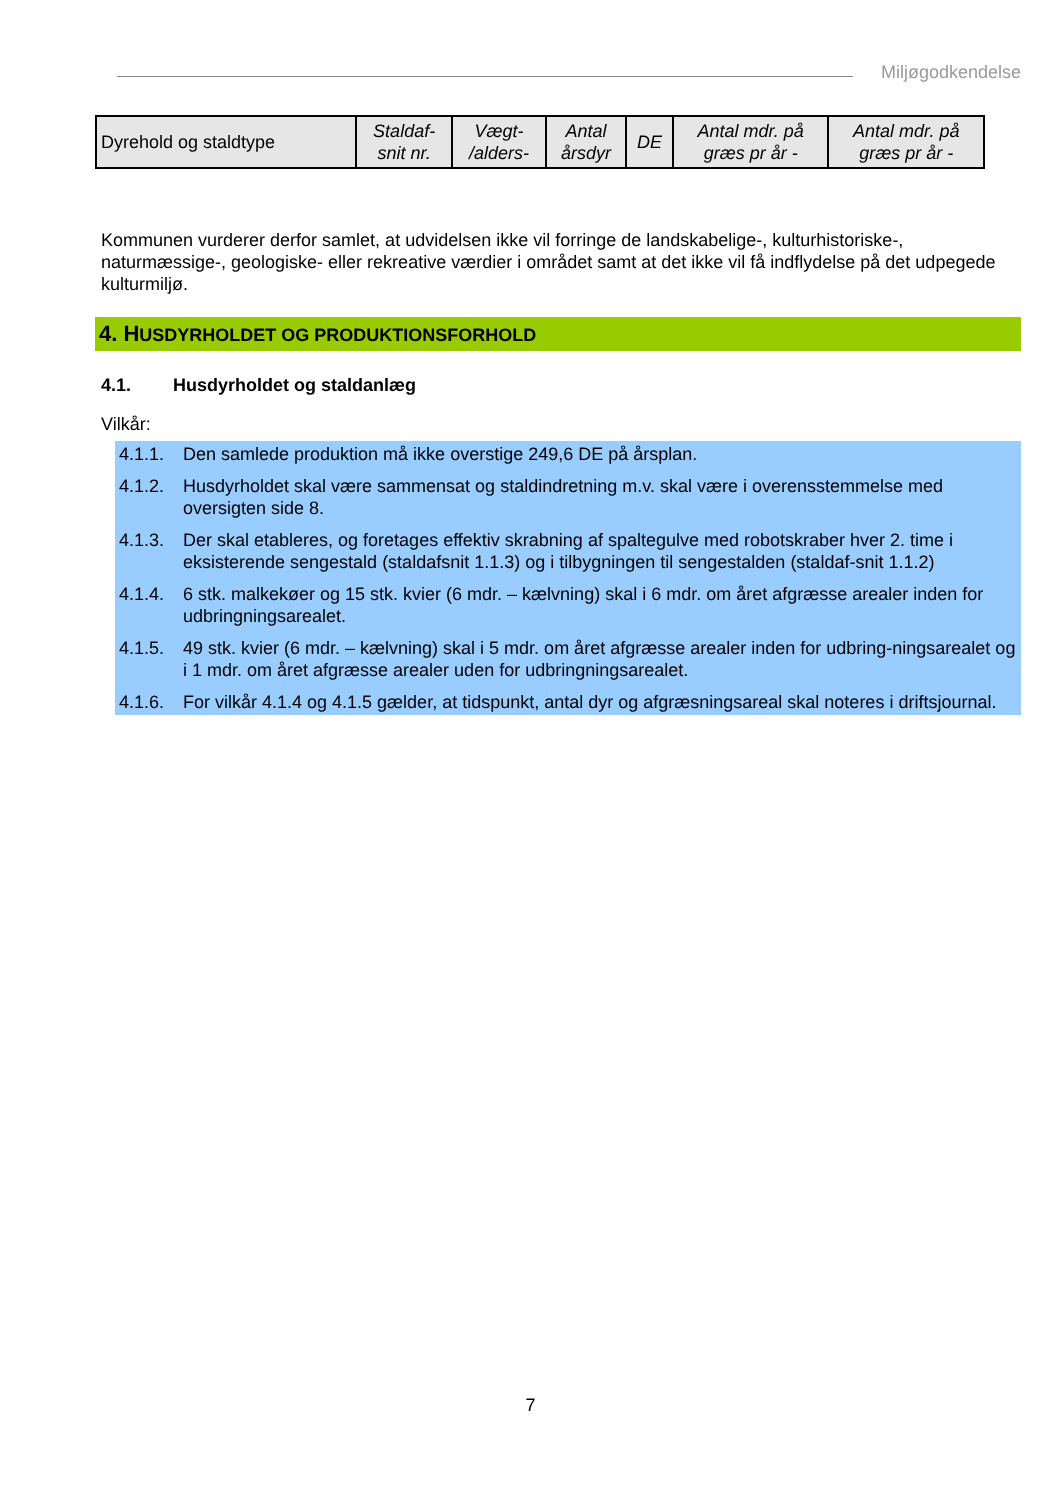Miljøgodkendelse
| Dyrehold og staldtype | Staldaf- snit nr. | Vægt- /alders- | Antal årsdyr | DE | Antal mdr. på græs pr år - | Antal mdr. på græs pr år - |
Kommunen vurderer derfor samlet, at udvidelsen ikke vil forringe de landskabelige-, kulturhistoriske-, naturmæssige-, geologiske- eller rekreative værdier i området samt at det ikke vil få indflydelse på det udpegede kulturmiljø.
4. HUSDYRHOLDET OG PRODUKTIONSFORHOLD
4.1. Husdyrholdet og staldanlæg
Vilkår:
4.1.1. Den samlede produktion må ikke overstige 249,6 DE på årsplan.
4.1.2. Husdyrholdet skal være sammensat og staldindretning m.v. skal være i overensstemmelse med oversigten side 8.
4.1.3. Der skal etableres, og foretages effektiv skrabning af spaltegulve med robotskraber hver 2. time i eksisterende sengestald (staldafsnit 1.1.3) og i tilbygningen til sengestalden (staldaf-snit 1.1.2)
4.1.4. 6 stk. malkekøer og 15 stk. kvier (6 mdr. – kælvning) skal i 6 mdr. om året afgræsse arealer inden for udbringningsarealet.
4.1.5. 49 stk. kvier (6 mdr. – kælvning) skal i 5 mdr. om året afgræsse arealer inden for udbring-ningsarealet og i 1 mdr. om året afgræsse arealer uden for udbringningsarealet.
4.1.6. For vilkår 4.1.4 og 4.1.5 gælder, at tidspunkt, antal dyr og afgræsningsareal skal noteres i driftsjournal.
7